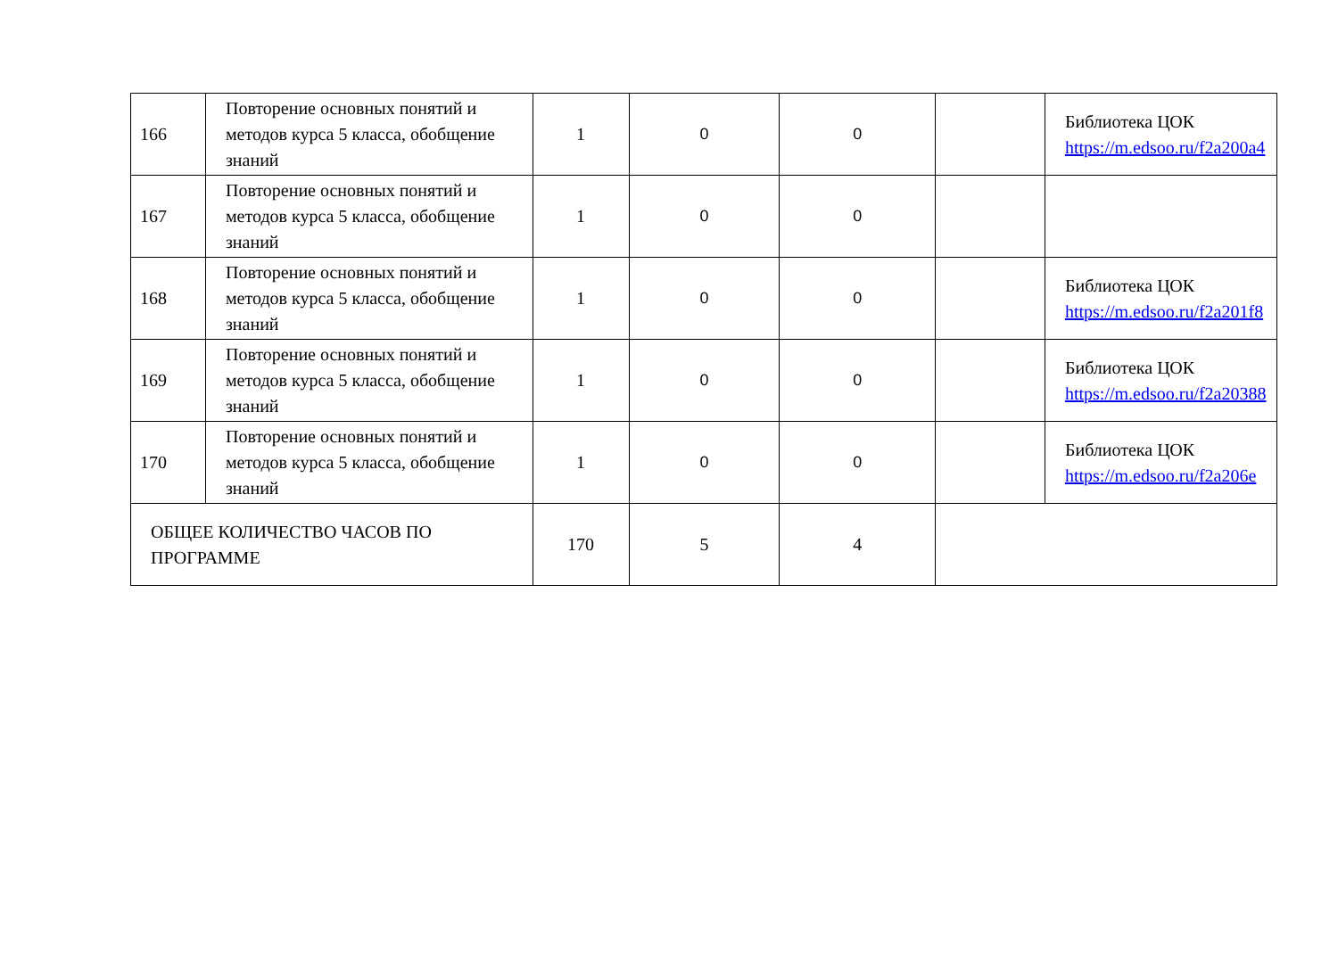| 166 | Повторение основных понятий и методов курса 5 класса, обобщение знаний | 1 | 0 | 0 | | Библиотека ЦОК https://m.edsoo.ru/f2a200a4 |
| 167 | Повторение основных понятий и методов курса 5 класса, обобщение знаний | 1 | 0 | 0 | | |
| 168 | Повторение основных понятий и методов курса 5 класса, обобщение знаний | 1 | 0 | 0 | | Библиотека ЦОК https://m.edsoo.ru/f2a201f8 |
| 169 | Повторение основных понятий и методов курса 5 класса, обобщение знаний | 1 | 0 | 0 | | Библиотека ЦОК https://m.edsoo.ru/f2a20388 |
| 170 | Повторение основных понятий и методов курса 5 класса, обобщение знаний | 1 | 0 | 0 | | Библиотека ЦОК https://m.edsoo.ru/f2a206e |
| ОБЩЕЕ КОЛИЧЕСТВО ЧАСОВ ПО ПРОГРАММЕ | | 170 | 5 | 4 | | |